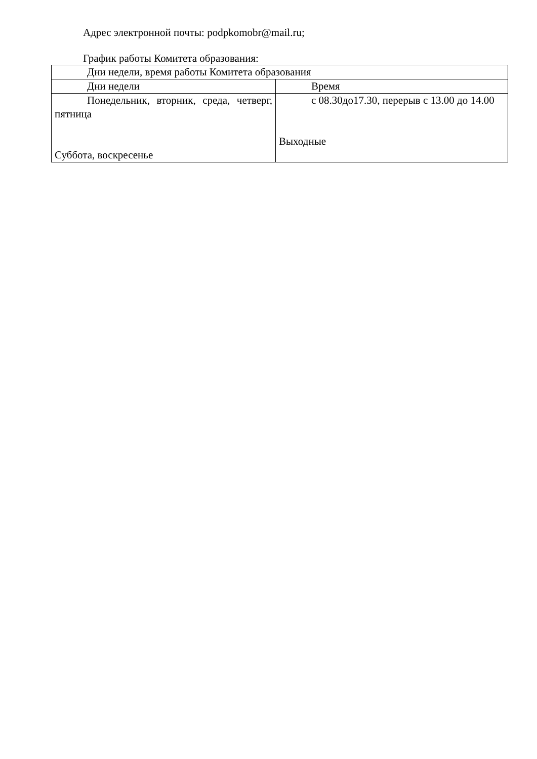Адрес электронной почты: podpkomobr@mail.ru;
График работы Комитета образования:
| Дни недели, время работы Комитета образования | |
| Дни недели | Время |
| Понедельник, вторник, среда, четверг, пятница Суббота, воскресенье | с 08.30до17.30, перерыв с 13.00 до 14.00 Выходные |